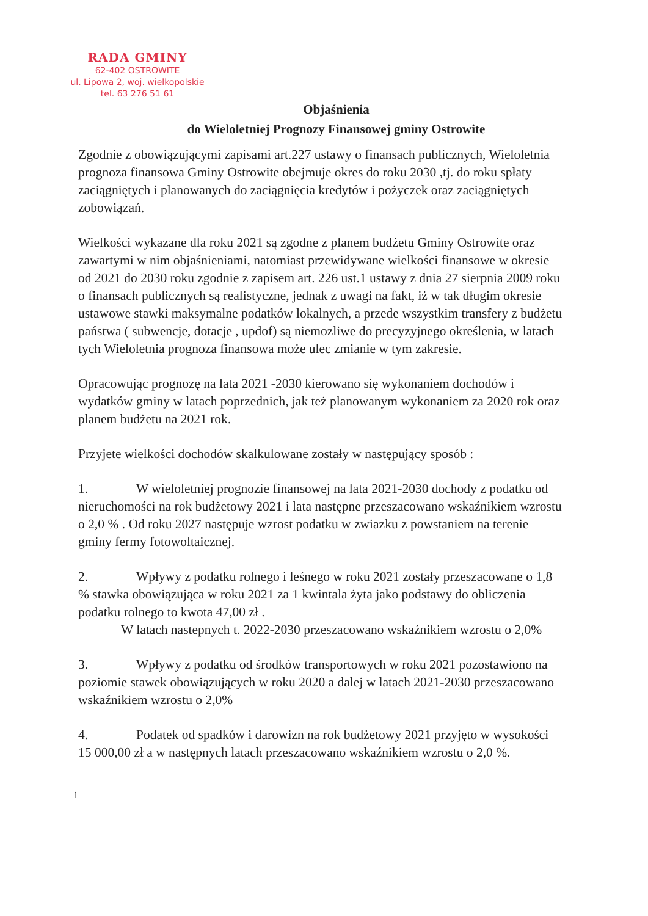RADA GMINY
62-402 OSTROWITE
ul. Lipowa 2, woj. wielkopolskie
tel. 63 276 51 61
Objaśnienia
do Wieloletniej Prognozy Finansowej gminy Ostrowite
Zgodnie z obowiązującymi zapisami art.227 ustawy o finansach publicznych, Wieloletnia prognoza finansowa Gminy Ostrowite obejmuje okres do roku 2030 ,tj. do roku spłaty zaciągniętych i planowanych do zaciągnięcia kredytów i pożyczek oraz zaciągniętych zobowiązań.
Wielkości wykazane dla roku 2021 są zgodne z planem budżetu Gminy Ostrowite oraz zawartymi w nim objaśnieniami, natomiast przewidywane wielkości finansowe w okresie od 2021 do 2030 roku zgodnie z zapisem art. 226 ust.1 ustawy z dnia 27 sierpnia 2009 roku o finansach publicznych są realistyczne, jednak z uwagi na fakt, iż w tak długim okresie ustawowe stawki maksymalne podatków lokalnych, a przede wszystkim transfery z budżetu państwa ( subwencje, dotacje , updof) są niemozliwe do precyzyjnego określenia, w latach tych Wieloletnia prognoza finansowa może ulec zmianie w tym zakresie.
Opracowując prognozę na lata 2021 -2030 kierowano się wykonaniem dochodów i wydatków gminy w latach poprzednich, jak też planowanym wykonaniem za 2020 rok oraz planem budżetu na 2021 rok.
Przyjete wielkości dochodów skalkulowane zostały w następujący sposób :
1. W wieloletniej prognozie finansowej na lata 2021-2030 dochody z podatku od nieruchomości na rok budżetowy 2021 i lata następne przeszacowano wskaźnikiem wzrostu o 2,0 % . Od roku 2027 następuje wzrost podatku w zwiazku z powstaniem na terenie gminy fermy fotowoltaicznej.
2. Wpływy z podatku rolnego i leśnego w roku 2021 zostały przeszacowane o 1,8 % stawka obowiązująca w roku 2021 za 1 kwintala żyta jako podstawy do obliczenia podatku rolnego to kwota 47,00 zł .
W latach nastepnych t. 2022-2030 przeszacowano wskaźnikiem wzrostu o 2,0%
3. Wpływy z podatku od środków transportowych w roku 2021 pozostawiono na poziomie stawek obowiązujących w roku 2020 a dalej w latach 2021-2030 przeszacowano wskaźnikiem wzrostu o 2,0%
4. Podatek od spadków i darowizn na rok budżetowy 2021 przyjęto w wysokości 15 000,00 zł a w następnych latach przeszacowano wskaźnikiem wzrostu o 2,0 %.
1